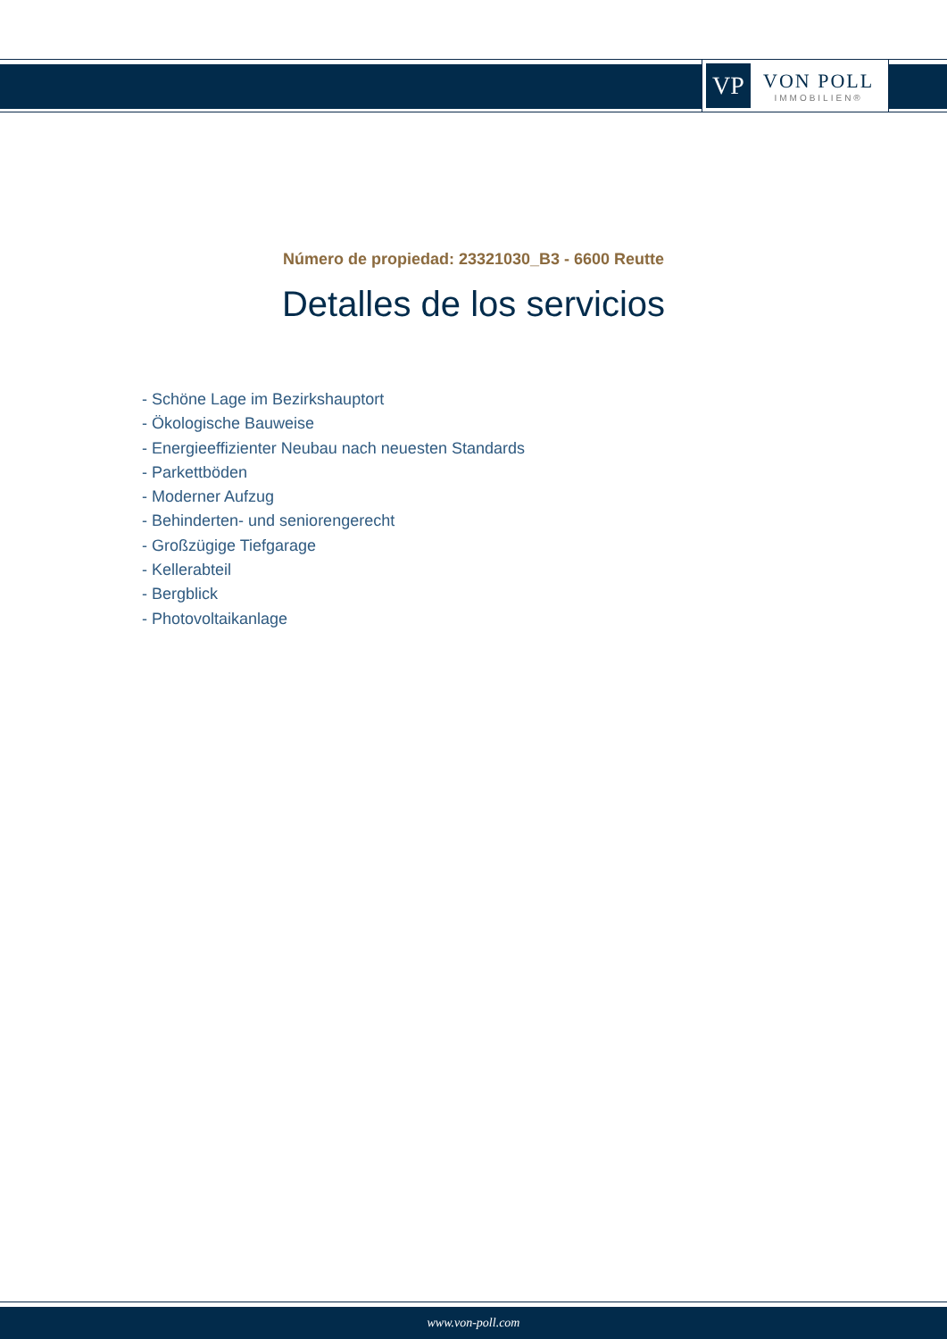VP
VON POLL
IMMOBILIEN®
Número de propiedad: 23321030_B3 - 6600 Reutte
Detalles de los servicios
- Schöne Lage im Bezirkshauptort
- Ökologische Bauweise
- Energieeffizienter Neubau nach neuesten Standards
- Parkettböden
- Moderner Aufzug
- Behinderten- und seniorengerecht
- Großzügige Tiefgarage
- Kellerabteil
- Bergblick
- Photovoltaikanlage
www.von-poll.com